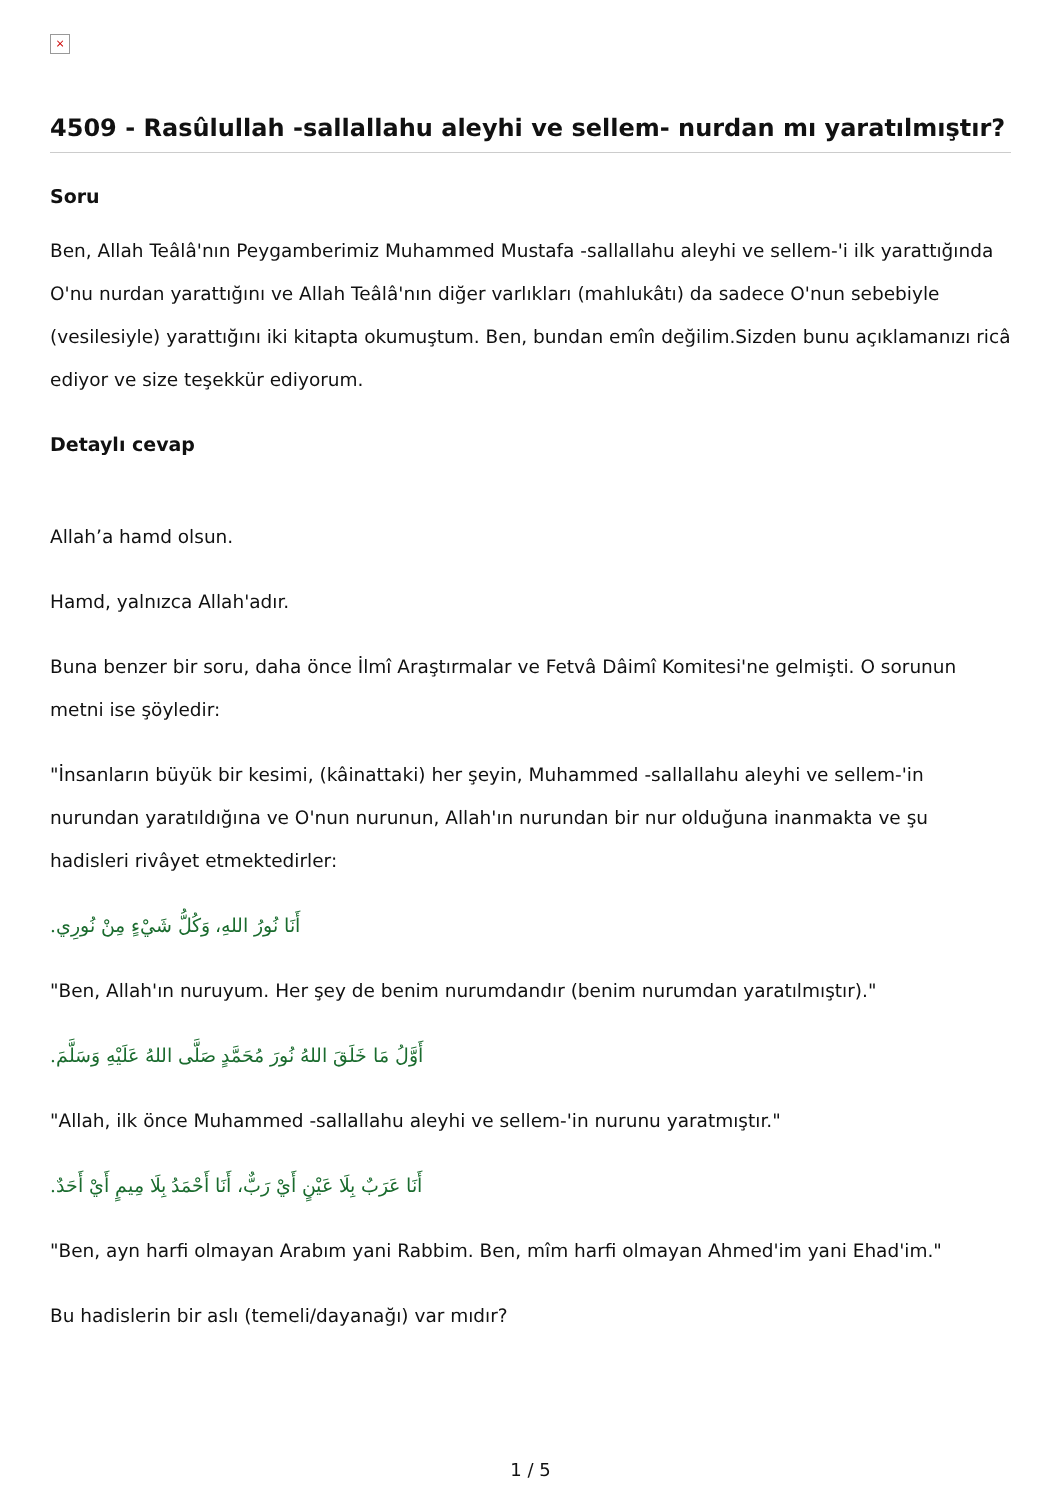×
4509 - Rasûlullah -sallallahu aleyhi ve sellem- nurdan mı yaratılmıştır?
Soru
Ben, Allah Teâlâ'nın Peygamberimiz Muhammed Mustafa -sallallahu aleyhi ve sellem-'i ilk yarattığında O'nu nurdan yarattığını ve Allah Teâlâ'nın diğer varlıkları (mahlukâtı) da sadece O'nun sebebiyle (vesilesiyle) yarattığını iki kitapta okumuştum. Ben, bundan emîn değilim.Sizden bunu açıklamanızı ricâ ediyor ve size teşekkür ediyorum.
Detaylı cevap
Allah’a hamd olsun.
Hamd, yalnızca Allah'adır.
Buna benzer bir soru, daha önce İlmî Araştırmalar ve Fetvâ Dâimî Komitesi'ne gelmişti. O sorunun metni ise şöyledir:
"İnsanların büyük bir kesimi, (kâinattaki) her şeyin, Muhammed -sallallahu aleyhi ve sellem-'in nurundan yaratıldığına ve O'nun nurunun, Allah'ın nurundan bir nur olduğuna inanmakta ve şu hadisleri rivâyet etmektedirler:
أَنَا نُورُ اللهِ، وَكُلُّ شَيْءٍ مِنْ نُورِي.
"Ben, Allah'ın nuruyum. Her şey de benim nurumdandır (benim nurumdan yaratılmıştır)."
أَوَّلُ مَا خَلَقَ اللهُ نُورَ مُحَمَّدٍ صَلَّى اللهُ عَلَيْهِ وَسَلَّمَ.
"Allah, ilk önce Muhammed -sallallahu aleyhi ve sellem-'in nurunu yaratmıştır."
أَنَا عَرَبٌ بِلَا عَيْنٍ أَيْ رَبٌّ، أَنَا أَحْمَدُ بِلَا مِيمٍ أَيْ أَحَدٌ.
"Ben, ayn harfi olmayan Arabım yani Rabbim. Ben, mîm harfi olmayan Ahmed'im yani Ehad'im."
Bu hadislerin bir aslı (temeli/dayanağı) var mıdır?
1 / 5